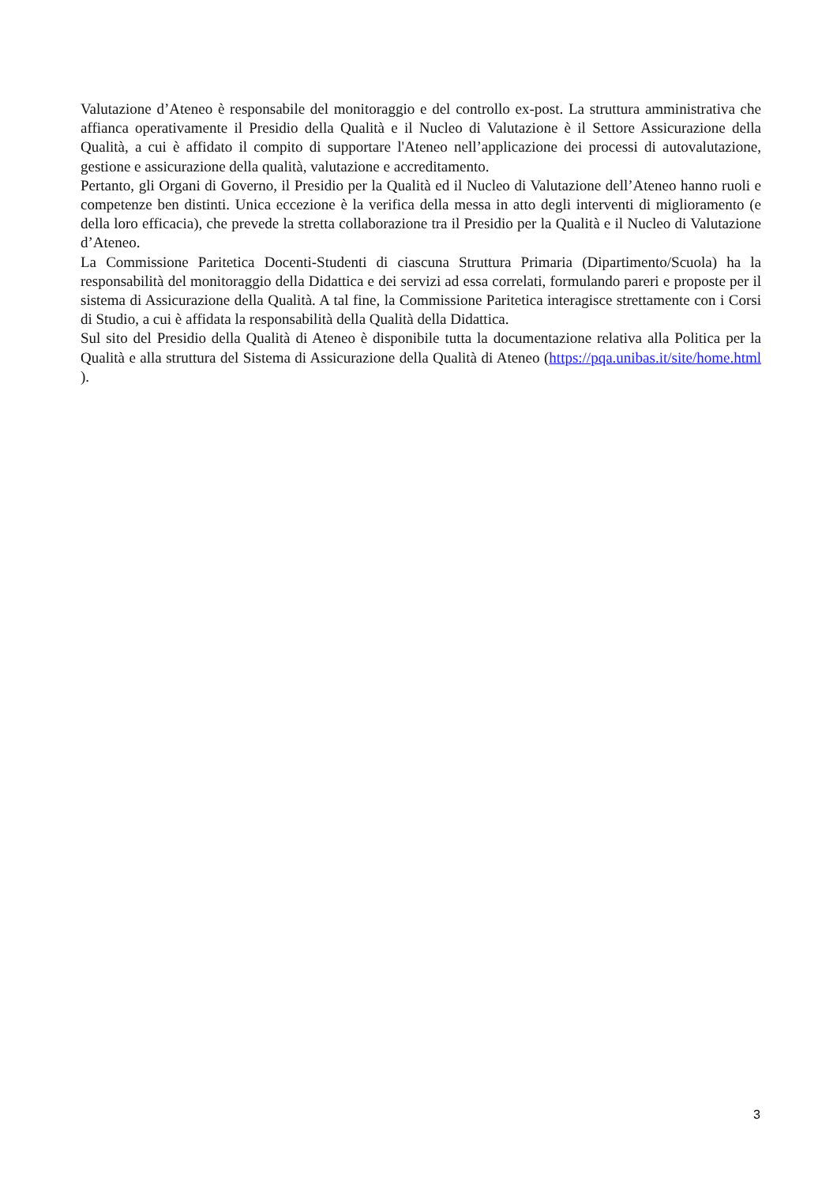Valutazione d’Ateneo è responsabile del monitoraggio e del controllo ex-post. La struttura amministrativa che affianca operativamente il Presidio della Qualità e il Nucleo di Valutazione è il Settore Assicurazione della Qualità, a cui è affidato il compito di supportare l'Ateneo nell’applicazione dei processi di autovalutazione, gestione e assicurazione della qualità, valutazione e accreditamento.
Pertanto, gli Organi di Governo, il Presidio per la Qualità ed il Nucleo di Valutazione dell’Ateneo hanno ruoli e competenze ben distinti. Unica eccezione è la verifica della messa in atto degli interventi di miglioramento (e della loro efficacia), che prevede la stretta collaborazione tra il Presidio per la Qualità e il Nucleo di Valutazione d’Ateneo.
La Commissione Paritetica Docenti-Studenti di ciascuna Struttura Primaria (Dipartimento/Scuola) ha la responsabilità del monitoraggio della Didattica e dei servizi ad essa correlati, formulando pareri e proposte per il sistema di Assicurazione della Qualità. A tal fine, la Commissione Paritetica interagisce strettamente con i Corsi di Studio, a cui è affidata la responsabilità della Qualità della Didattica.
Sul sito del Presidio della Qualità di Ateneo è disponibile tutta la documentazione relativa alla Politica per la Qualità e alla struttura del Sistema di Assicurazione della Qualità di Ateneo (https://pqa.unibas.it/site/home.html ).
3